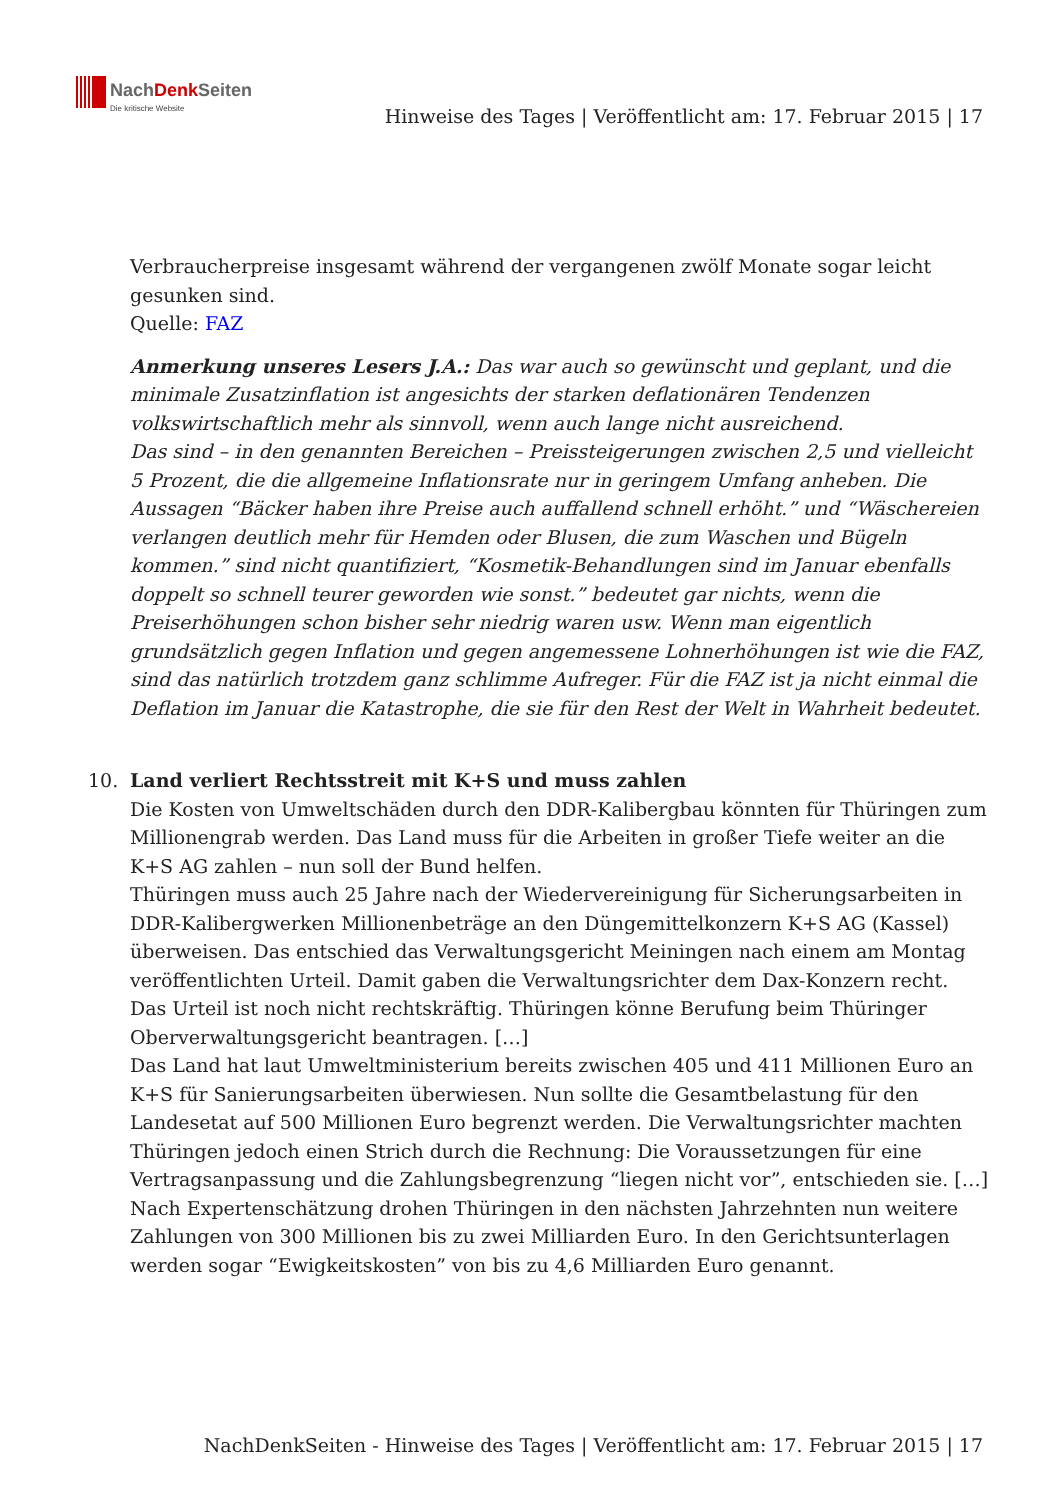NachDenk Seiten
Die kritische Website
Hinweise des Tages | Veröffentlicht am: 17. Februar 2015 | 17
Verbraucherpreise insgesamt während der vergangenen zwölf Monate sogar leicht gesunken sind.
Quelle: FAZ
Anmerkung unseres Lesers J.A.: Das war auch so gewünscht und geplant, und die minimale Zusatzinflation ist angesichts der starken deflationären Tendenzen volkswirtschaftlich mehr als sinnvoll, wenn auch lange nicht ausreichend.
Das sind – in den genannten Bereichen – Preissteigerungen zwischen 2,5 und vielleicht 5 Prozent, die die allgemeine Inflationsrate nur in geringem Umfang anheben. Die Aussagen “Bäcker haben ihre Preise auch auffallend schnell erhöht.” und “Wäschereien verlangen deutlich mehr für Hemden oder Blusen, die zum Waschen und Bügeln kommen.” sind nicht quantifiziert, “Kosmetik-Behandlungen sind im Januar ebenfalls doppelt so schnell teurer geworden wie sonst.” bedeutet gar nichts, wenn die Preiserhöhungen schon bisher sehr niedrig waren usw. Wenn man eigentlich grundsätzlich gegen Inflation und gegen angemessene Lohnerhöhungen ist wie die FAZ, sind das natürlich trotzdem ganz schlimme Aufreger. Für die FAZ ist ja nicht einmal die Deflation im Januar die Katastrophe, die sie für den Rest der Welt in Wahrheit bedeutet.
10.
Land verliert Rechtsstreit mit K+S und muss zahlen
Die Kosten von Umweltschäden durch den DDR-Kalibergbau könnten für Thüringen zum Millionengrab werden. Das Land muss für die Arbeiten in großer Tiefe weiter an die K+S AG zahlen – nun soll der Bund helfen.
Thüringen muss auch 25 Jahre nach der Wiedervereinigung für Sicherungsarbeiten in DDR-Kalibergwerken Millionenbeträge an den Düngemittelkonzern K+S AG (Kassel) überweisen. Das entschied das Verwaltungsgericht Meiningen nach einem am Montag veröffentlichten Urteil. Damit gaben die Verwaltungsrichter dem Dax-Konzern recht. Das Urteil ist noch nicht rechtskräftig. Thüringen könne Berufung beim Thüringer Oberverwaltungsgericht beantragen. […]
Das Land hat laut Umweltministerium bereits zwischen 405 und 411 Millionen Euro an K+S für Sanierungsarbeiten überwiesen. Nun sollte die Gesamtbelastung für den Landesetat auf 500 Millionen Euro begrenzt werden. Die Verwaltungsrichter machten Thüringen jedoch einen Strich durch die Rechnung: Die Voraussetzungen für eine Vertragsanpassung und die Zahlungsbegrenzung “liegen nicht vor”, entschieden sie. […]
Nach Expertenschätzung drohen Thüringen in den nächsten Jahrzehnten nun weitere Zahlungen von 300 Millionen bis zu zwei Milliarden Euro. In den Gerichtsunterlagen werden sogar “Ewigkeitskosten” von bis zu 4,6 Milliarden Euro genannt.
NachDenkSeiten - Hinweise des Tages | Veröffentlicht am: 17. Februar 2015 | 17